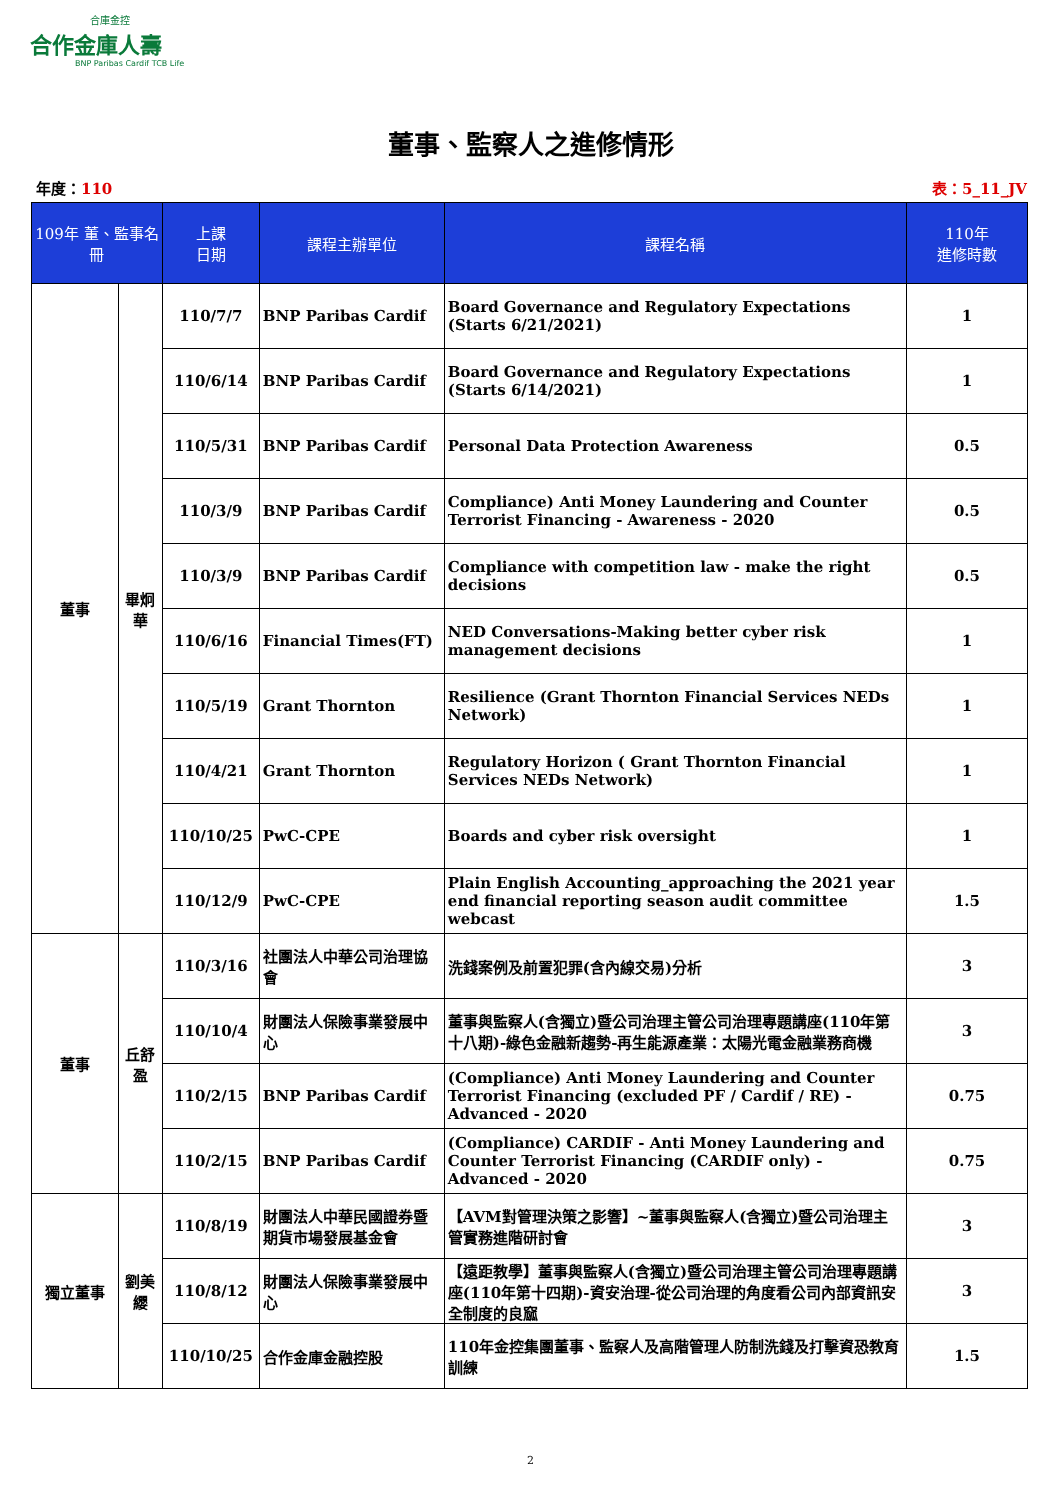合庫金控
合作金庫人壽
BNP Paribas Cardif TCB Life
董事、監察人之進修情形
年度：110 表：5_11_JV
| 109年 董、監事名冊 | | 上課 日期 | 課程主辦單位 | 課程名稱 | 110年 進修時數 |
| --- | --- | --- | --- | --- | --- |
| 董事 | 畢炯華 | 110/7/7 | BNP Paribas Cardif | Board Governance and Regulatory Expectations (Starts 6/21/2021) | 1 |
| | | 110/6/14 | BNP Paribas Cardif | Board Governance and Regulatory Expectations (Starts 6/14/2021) | 1 |
| | | 110/5/31 | BNP Paribas Cardif | Personal Data Protection Awareness | 0.5 |
| | | 110/3/9 | BNP Paribas Cardif | Compliance) Anti Money Laundering and Counter Terrorist Financing - Awareness - 2020 | 0.5 |
| | | 110/3/9 | BNP Paribas Cardif | Compliance with competition law - make the right decisions | 0.5 |
| | | 110/6/16 | Financial Times(FT) | NED Conversations-Making better cyber risk management decisions | 1 |
| | | 110/5/19 | Grant Thornton | Resilience (Grant Thornton Financial Services NEDs Network) | 1 |
| | | 110/4/21 | Grant Thornton | Regulatory Horizon ( Grant Thornton Financial Services NEDs Network) | 1 |
| | | 110/10/25 | PwC-CPE | Boards and cyber risk oversight | 1 |
| | | 110/12/9 | PwC-CPE | Plain English Accounting_approaching the 2021 year end financial reporting season audit committee webcast | 1.5 |
| 董事 | 丘舒盈 | 110/3/16 | 社團法人中華公司治理協會 | 洗錢案例及前置犯罪(含內線交易)分析 | 3 |
| | | 110/10/4 | 財團法人保險事業發展中心 | 董事與監察人(含獨立)暨公司治理主管公司治理專題講座(110年第十八期)-綠色金融新趨勢-再生能源產業：太陽光電金融業務商機 | 3 |
| | | 110/2/15 | BNP Paribas Cardif | (Compliance) Anti Money Laundering and Counter Terrorist Financing (excluded PF / Cardif / RE) - Advanced - 2020 | 0.75 |
| | | 110/2/15 | BNP Paribas Cardif | (Compliance) CARDIF - Anti Money Laundering and Counter Terrorist Financing (CARDIF only) - Advanced - 2020 | 0.75 |
| 獨立董事 | 劉美纓 | 110/8/19 | 財團法人中華民國證券暨期貨市場發展基金會 | 【AVM對管理決策之影響】~董事與監察人(含獨立)暨公司治理主管實務進階研討會 | 3 |
| | | 110/8/12 | 財團法人保險事業發展中心 | 【遠距教學】董事與監察人(含獨立)暨公司治理主管公司治理專題講座(110年第十四期)-資安治理-從公司治理的角度看公司內部資訊安全制度的良窳 | 3 |
| | | 110/10/25 | 合作金庫金融控股 | 110年金控集團董事、監察人及高階管理人防制洗錢及打擊資恐教育訓練 | 1.5 |
2